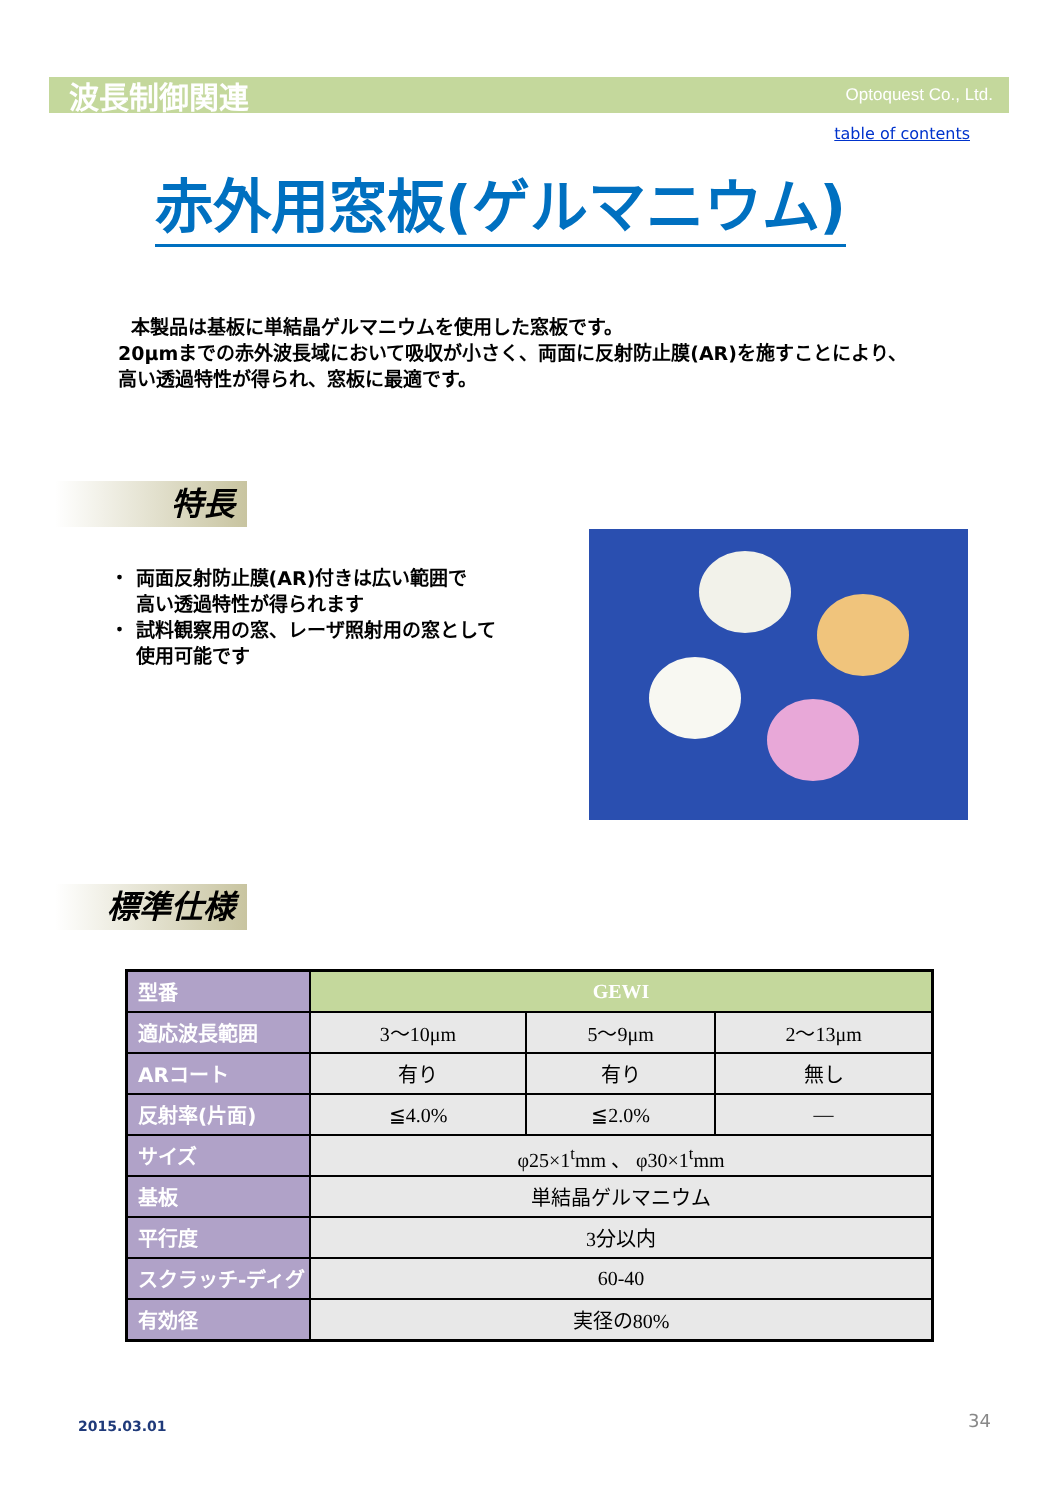波長制御関連 Optoquest Co., Ltd.
table of contents
赤外用窓板(ゲルマニウム)
本製品は基板に単結晶ゲルマニウムを使用した窓板です。
20μmまでの赤外波長域において吸収が小さく、両面に反射防止膜(AR)を施すことにより、
高い透過特性が得られ、窓板に最適です。
特長
・ 両面反射防止膜(AR)付きは広い範囲で
高い透過特性が得られます
・ 試料観察用の窓、レーザ照射用の窓として
使用可能です
標準仕様
| 型番 | GEWI | | |
| 適応波長範囲 | 3～10μm | 5～9μm | 2～13μm |
| ARコート | 有り | 有り | 無し |
| 反射率(片面) | ≦4.0% | ≦2.0% | — |
| サイズ | φ25×1<sup>t</sup>mm 、 φ30×1<sup>t</sup>mm | | |
| 基板 | 単結晶ゲルマニウム | | |
| 平行度 | 3分以内 | | |
| スクラッチ-ディグ | 60-40 | | |
| 有効径 | 実径の80% | | |
2015.03.01 34